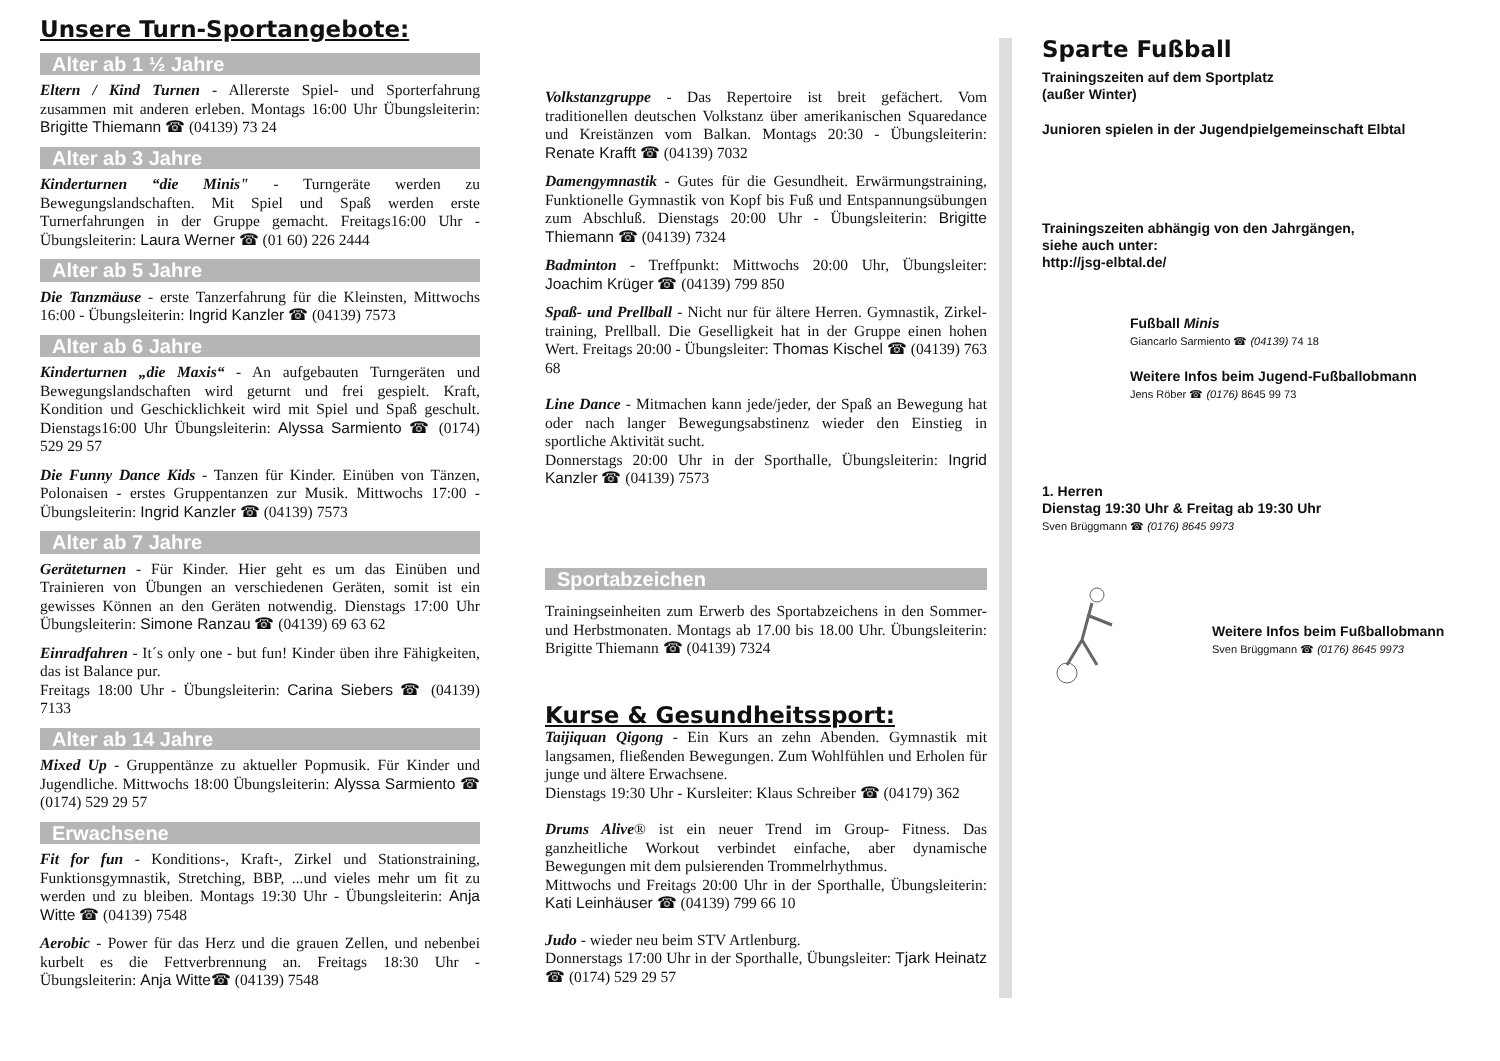Unsere Turn-Sportangebote:
Alter ab 1 ½ Jahre
Eltern / Kind Turnen - Allererste Spiel- und Sporterfahrung zusammen mit anderen erleben. Montags 16:00 Uhr Übungsleiterin: Brigitte Thiemann ☎ (04139) 73 24
Alter ab 3 Jahre
Kinderturnen “die Minis" - Turngeräte werden zu Bewegungslandschaften. Mit Spiel und Spaß werden erste Turnerfahrungen in der Gruppe gemacht. Freitags16:00 Uhr - Übungsleiterin: Laura Werner ☎ (01 60) 226 2444
Alter ab 5 Jahre
Die Tanzmäuse - erste Tanzerfahrung für die Kleinsten, Mittwochs 16:00 - Übungsleiterin: Ingrid Kanzler ☎ (04139) 7573
Alter ab 6 Jahre
Kinderturnen „die Maxis“ - An aufgebauten Turngeräten und Bewegungslandschaften wird geturnt und frei gespielt. Kraft, Kondition und Geschicklichkeit wird mit Spiel und Spaß geschult. Dienstags16:00 Uhr Übungsleiterin: Alyssa Sarmiento ☎ (0174) 529 29 57
Die Funny Dance Kids - Tanzen für Kinder. Einüben von Tänzen, Polonaisen - erstes Gruppentanzen zur Musik. Mittwochs 17:00 - Übungsleiterin: Ingrid Kanzler ☎ (04139) 7573
Alter ab 7 Jahre
Geräteturnen - Für Kinder. Hier geht es um das Einüben und Trainieren von Übungen an verschiedenen Geräten, somit ist ein gewisses Können an den Geräten notwendig. Dienstags 17:00 Uhr Übungsleiterin: Simone Ranzau ☎ (04139) 69 63 62
Einradfahren - It´s only one - but fun! Kinder üben ihre Fähigkeiten, das ist Balance pur.
Freitags 18:00 Uhr - Übungsleiterin: Carina Siebers ☎ (04139) 7133
Alter ab 14 Jahre
Mixed Up - Gruppentänze zu aktueller Popmusik. Für Kinder und Jugendliche. Mittwochs 18:00 Übungsleiterin: Alyssa Sarmiento ☎ (0174) 529 29 57
Erwachsene
Fit for fun - Konditions-, Kraft-, Zirkel und Stationstraining, Funktionsgymnastik, Stretching, BBP, ...und vieles mehr um fit zu werden und zu bleiben. Montags 19:30 Uhr - Übungsleiterin: Anja Witte ☎ (04139) 7548
Aerobic - Power für das Herz und die grauen Zellen, und nebenbei kurbelt es die Fettverbrennung an. Freitags 18:30 Uhr - Übungsleiterin: Anja Witte☎ (04139) 7548
Volkstanzgruppe - Das Repertoire ist breit gefächert. Vom traditionellen deutschen Volkstanz über amerikanischen Squaredance und Kreistänzen vom Balkan. Montags 20:30 - Übungsleiterin: Renate Krafft ☎ (04139) 7032
Damengymnastik - Gutes für die Gesundheit. Erwärmungstraining, Funktionelle Gymnastik von Kopf bis Fuß und Entspannungsübungen zum Abschluß. Dienstags 20:00 Uhr - Übungsleiterin: Brigitte Thiemann ☎ (04139) 7324
Badminton - Treffpunkt: Mittwochs 20:00 Uhr, Übungsleiter: Joachim Krüger ☎ (04139) 799 850
Spaß- und Prellball - Nicht nur für ältere Herren. Gymnastik, Zirkel-training, Prellball. Die Geselligkeit hat in der Gruppe einen hohen Wert. Freitags 20:00 - Übungsleiter: Thomas Kischel ☎ (04139) 763 68
Line Dance - Mitmachen kann jede/jeder, der Spaß an Bewegung hat oder nach langer Bewegungsabstinenz wieder den Einstieg in sportliche Aktivität sucht.
Donnerstags 20:00 Uhr in der Sporthalle, Übungsleiterin: Ingrid Kanzler ☎ (04139) 7573
Sportabzeichen
Trainingseinheiten zum Erwerb des Sportabzeichens in den Sommer- und Herbstmonaten. Montags ab 17.00 bis 18.00 Uhr. Übungsleiterin: Brigitte Thiemann ☎ (04139) 7324
Kurse & Gesundheitssport:
Taijiquan Qigong - Ein Kurs an zehn Abenden. Gymnastik mit langsamen, fließenden Bewegungen. Zum Wohlfühlen und Erholen für junge und ältere Erwachsene.
Dienstags 19:30 Uhr - Kursleiter: Klaus Schreiber ☎ (04179) 362
Drums Alive® ist ein neuer Trend im Group- Fitness. Das ganzheitliche Workout verbindet einfache, aber dynamische Bewegungen mit dem pulsierenden Trommelrhythmus.
Mittwochs und Freitags 20:00 Uhr in der Sporthalle, Übungsleiterin: Kati Leinhäuser ☎ (04139) 799 66 10
Judo - wieder neu beim STV Artlenburg.
Donnerstags 17:00 Uhr in der Sporthalle, Übungsleiter: Tjark Heinatz ☎ (0174) 529 29 57
Sparte Fußball
Trainingszeiten auf dem Sportplatz
(außer Winter)
Junioren spielen in der Jugendpielgemeinschaft Elbtal
Trainingszeiten abhängig von den Jahrgängen,
siehe auch unter:
http://jsg-elbtal.de/
Fußball Minis
Giancarlo Sarmiento ☎ (04139) 74 18
Weitere Infos beim Jugend-Fußballobmann
Jens Röber ☎ (0176) 8645 99 73
1. Herren
Dienstag 19:30 Uhr & Freitag ab 19:30 Uhr
Sven Brüggmann ☎ (0176) 8645 9973
Weitere Infos beim Fußballobmann
Sven Brüggmann ☎ (0176) 8645 9973